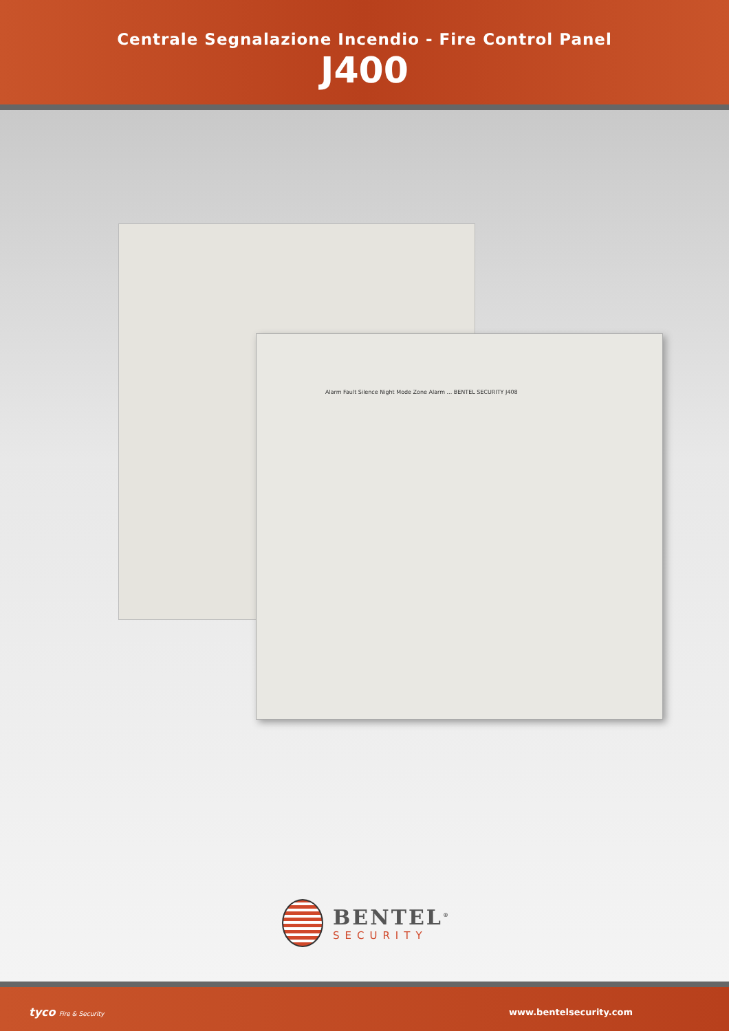Centrale Segnalazione Incendio - Fire Control Panel
J400
Alarm Fault Silence Night Mode Zone Alarm ... BENTEL SECURITY J408
BENTEL<sup>®</sup>
SECURITY
tyco Fire & Security www.bentelsecurity.com